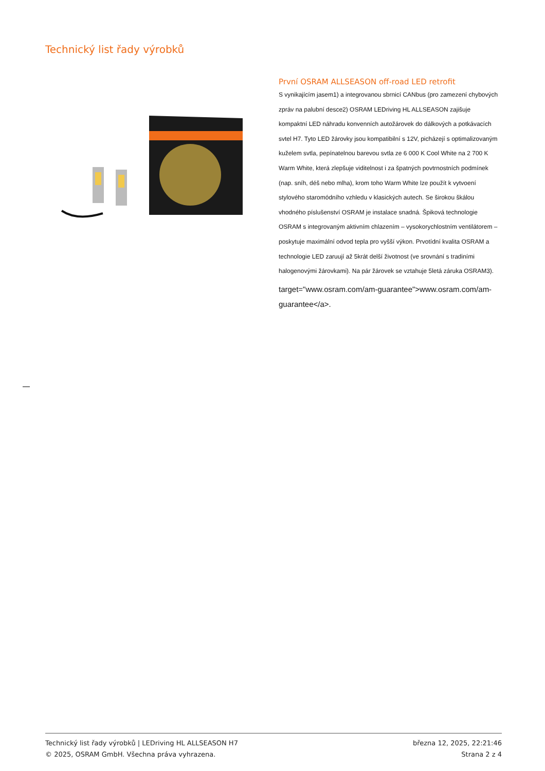Technický list řady výrobků
První OSRAM ALLSEASON off-road LED retrofit
S vynikajícím jasem1) a integrovanou sbrnicí CANbus (pro zamezení chybových zpráv na palubní desce2) OSRAM LEDriving HL ALLSEASON zajišuje kompaktní LED náhradu konvenních autožárovek do dálkových a potkávacích svtel H7. Tyto LED žárovky jsou kompatibilní s 12V, picházejí s optimalizovaným kuželem svtla, pepínatelnou barevou svtla ze 6 000 K Cool White na 2 700 K Warm White, která zlepšuje viditelnost i za špatných povtrnostních podmínek (nap. sníh, déš nebo mlha), krom toho Warm White lze použít k vytvoení stylového staromódního vzhledu v klasických autech. Se širokou škálou vhodného píslušenství OSRAM je instalace snadná. Špiková technologie OSRAM s integrovaným aktivním chlazením – vysokorychlostním ventilátorem – poskytuje maximální odvod tepla pro vyšší výkon. Prvotídní kvalita OSRAM a technologie LED zaruují až 5krát delší životnost (ve srovnání s tradiními halogenovými žárovkami). Na pár žárovek se vztahuje 5letá záruka OSRAM3).
target="www.osram.com/am-guarantee">www.osram.com/am-guarantee</a>.
Technický list řady výrobků | LEDriving HL ALLSEASON H7
© 2025, OSRAM GmbH. Všechna práva vyhrazena.
března 12, 2025, 22:21:46
Strana 2 z 4